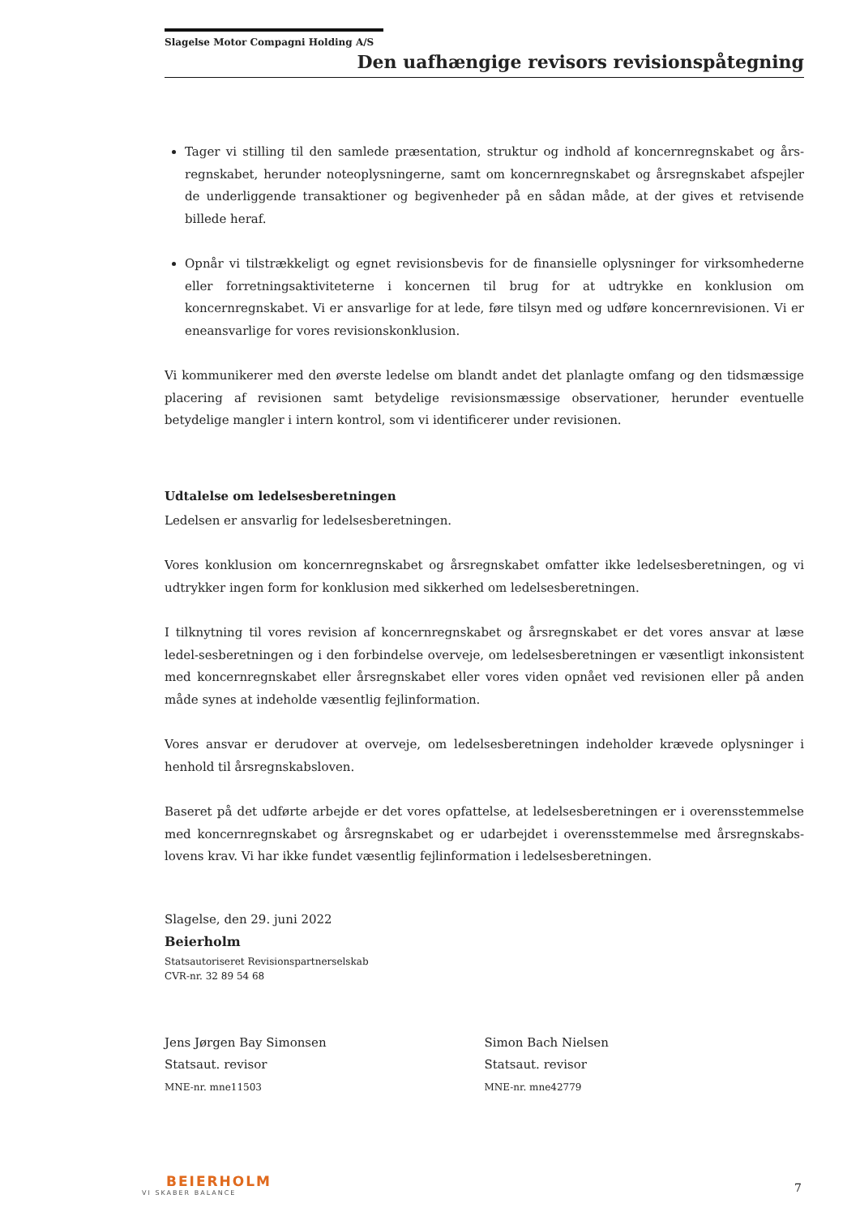Slagelse Motor Compagni Holding A/S
Den uafhængige revisors revisionspåtegning
Tager vi stilling til den samlede præsentation, struktur og indhold af koncernregnskabet og års-regnskabet, herunder noteoplysningerne, samt om koncernregnskabet og årsregnskabet afspejler de underliggende transaktioner og begivenheder på en sådan måde, at der gives et retvisende billede heraf.
Opnår vi tilstrækkeligt og egnet revisionsbevis for de finansielle oplysninger for virksomhederne eller forretningsaktiviteterne i koncernen til brug for at udtrykke en konklusion om koncernregnskabet. Vi er ansvarlige for at lede, føre tilsyn med og udføre koncernrevisionen. Vi er eneansvarlige for vores revisionskonklusion.
Vi kommunikerer med den øverste ledelse om blandt andet det planlagte omfang og den tidsmæssige placering af revisionen samt betydelige revisionsmæssige observationer, herunder eventuelle betydelige mangler i intern kontrol, som vi identificerer under revisionen.
Udtalelse om ledelsesberetningen
Ledelsen er ansvarlig for ledelsesberetningen.
Vores konklusion om koncernregnskabet og årsregnskabet omfatter ikke ledelsesberetningen, og vi udtrykker ingen form for konklusion med sikkerhed om ledelsesberetningen.
I tilknytning til vores revision af koncernregnskabet og årsregnskabet er det vores ansvar at læse ledel-sesberetningen og i den forbindelse overveje, om ledelsesberetningen er væsentligt inkonsistent med koncernregnskabet eller årsregnskabet eller vores viden opnået ved revisionen eller på anden måde synes at indeholde væsentlig fejlinformation.
Vores ansvar er derudover at overveje, om ledelsesberetningen indeholder krævede oplysninger i henhold til årsregnskabsloven.
Baseret på det udførte arbejde er det vores opfattelse, at ledelsesberetningen er i overensstemmelse med koncernregnskabet og årsregnskabet og er udarbejdet i overensstemmelse med årsregnskabs-lovens krav. Vi har ikke fundet væsentlig fejlinformation i ledelsesberetningen.
Slagelse, den 29. juni 2022
Beierholm
Statsautoriseret Revisionspartnerselskab
CVR-nr. 32 89 54 68
Jens Jørgen Bay Simonsen
Statsaut. revisor
MNE-nr. mne11503
Simon Bach Nielsen
Statsaut. revisor
MNE-nr. mne42779
BEIERHOLM
VI SKABER BALANCE
7